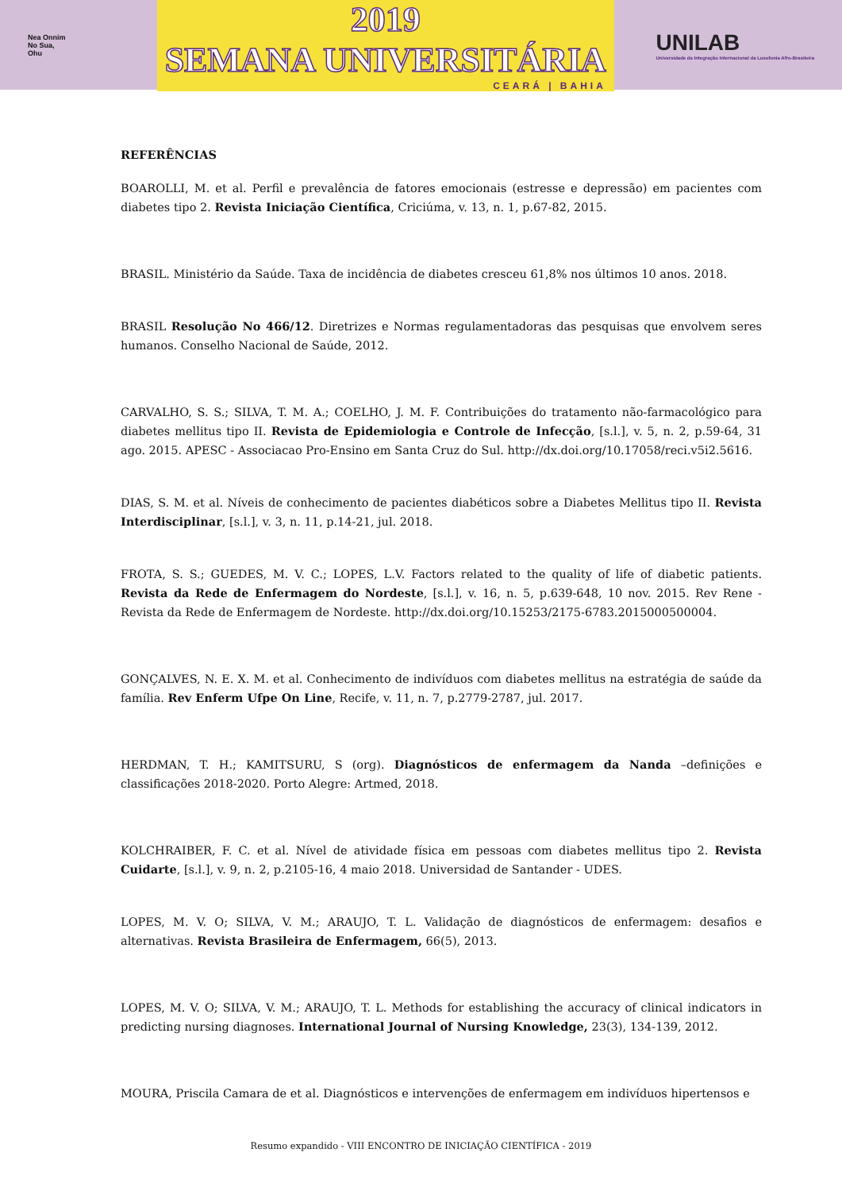Nea Onnim
No Sua,
Ohu
2019
SEMANA UNIVERSITÁRIA
CEARÁ | BAHIA
UNILAB
Universidade da Integração Internacional da Lusofonia Afro-Brasileira
REFERÊNCIAS
BOAROLLI, M. et al. Perfil e prevalência de fatores emocionais (estresse e depressão) em pacientes com diabetes tipo 2. Revista Iniciação Científica, Criciúma, v. 13, n. 1, p.67-82, 2015.
BRASIL. Ministério da Saúde. Taxa de incidência de diabetes cresceu 61,8% nos últimos 10 anos. 2018.
BRASIL Resolução No 466/12. Diretrizes e Normas regulamentadoras das pesquisas que envolvem seres humanos. Conselho Nacional de Saúde, 2012.
CARVALHO, S. S.; SILVA, T. M. A.; COELHO, J. M. F. Contribuições do tratamento não-farmacológico para diabetes mellitus tipo II. Revista de Epidemiologia e Controle de Infecção, [s.l.], v. 5, n. 2, p.59-64, 31 ago. 2015. APESC - Associacao Pro-Ensino em Santa Cruz do Sul. http://dx.doi.org/10.17058/reci.v5i2.5616.
DIAS, S. M. et al. Níveis de conhecimento de pacientes diabéticos sobre a Diabetes Mellitus tipo II. Revista Interdisciplinar, [s.l.], v. 3, n. 11, p.14-21, jul. 2018.
FROTA, S. S.; GUEDES, M. V. C.; LOPES, L.V. Factors related to the quality of life of diabetic patients. Revista da Rede de Enfermagem do Nordeste, [s.l.], v. 16, n. 5, p.639-648, 10 nov. 2015. Rev Rene - Revista da Rede de Enfermagem de Nordeste. http://dx.doi.org/10.15253/2175-6783.2015000500004.
GONÇALVES, N. E. X. M. et al. Conhecimento de indivíduos com diabetes mellitus na estratégia de saúde da família. Rev Enferm Ufpe On Line, Recife, v. 11, n. 7, p.2779-2787, jul. 2017.
HERDMAN, T. H.; KAMITSURU, S (org). Diagnósticos de enfermagem da Nanda –definições e classificações 2018-2020. Porto Alegre: Artmed, 2018.
KOLCHRAIBER, F. C. et al. Nível de atividade física em pessoas com diabetes mellitus tipo 2. Revista Cuidarte, [s.l.], v. 9, n. 2, p.2105-16, 4 maio 2018. Universidad de Santander - UDES.
LOPES, M. V. O; SILVA, V. M.; ARAUJO, T. L. Validação de diagnósticos de enfermagem: desafios e alternativas. Revista Brasileira de Enfermagem, 66(5), 2013.
LOPES, M. V. O; SILVA, V. M.; ARAUJO, T. L. Methods for establishing the accuracy of clinical indicators in predicting nursing diagnoses. International Journal of Nursing Knowledge, 23(3), 134-139, 2012.
MOURA, Priscila Camara de et al. Diagnósticos e intervenções de enfermagem em indivíduos hipertensos e
Resumo expandido - VIII ENCONTRO DE INICIAÇÃO CIENTÍFICA - 2019